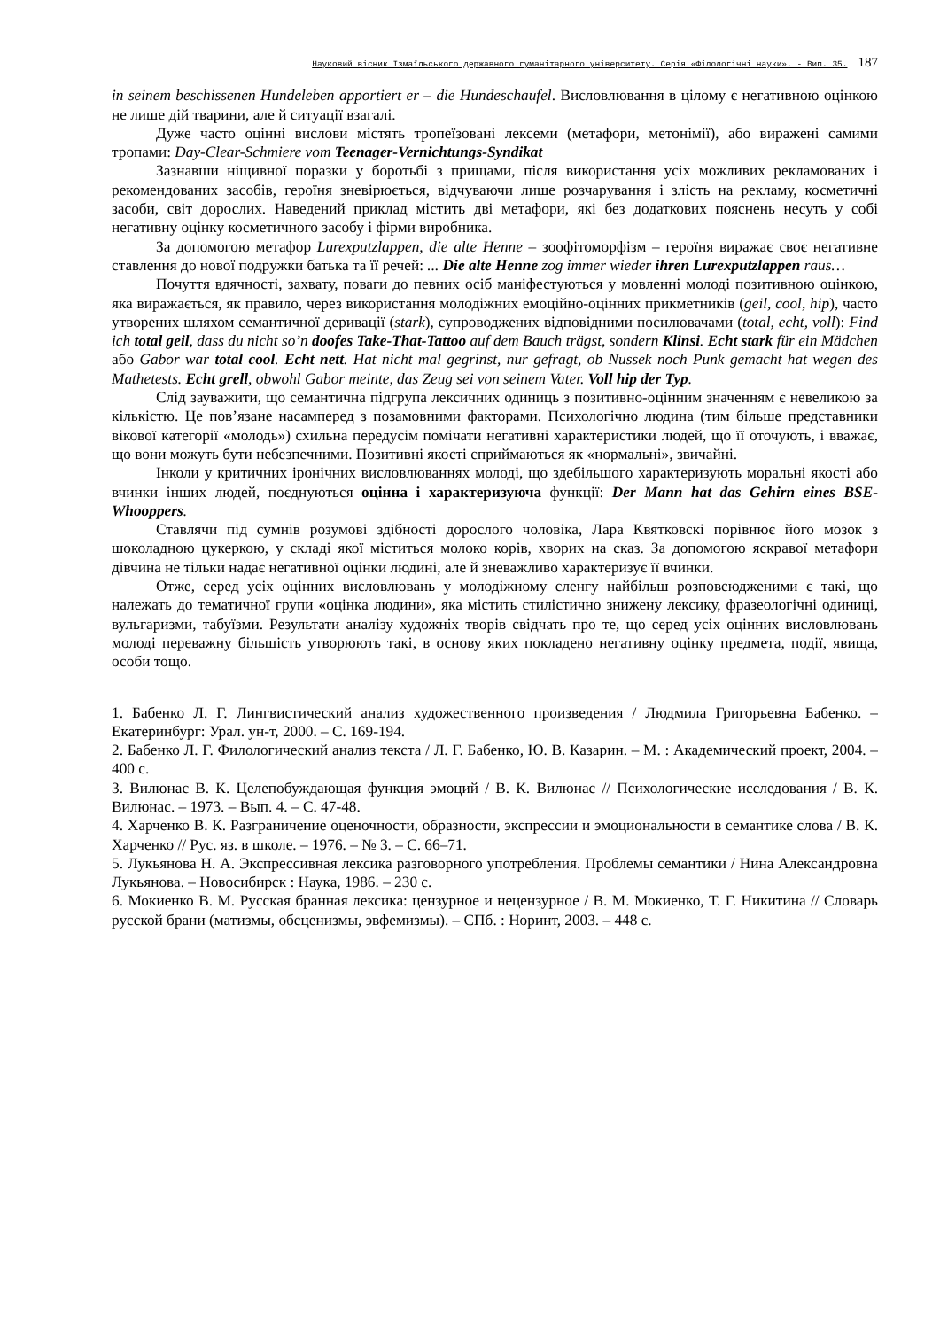Науковий вісник Ізмаїльського державного гуманітарного університету. Серія «Філологічні науки». - Вип. 35. 187
in seinem beschissenen Hundeleben apportiert er – die Hundeschaufel. Висловлювання в цілому є негативною оцінкою не лише дій тварини, але й ситуації взагалі.
Дуже часто оцінні вислови містять тропеїзовані лексеми (метафори, метонімії), або виражені самими тропами: Day-Clear-Schmiere vom Teenager-Vernichtungs-Syndikat
Зазнавши ніщивної поразки у боротьбі з прищами, після використання усіх можливих рекламованих і рекомендованих засобів, героїня зневірюється, відчуваючи лише розчарування і злість на рекламу, косметичні засоби, світ дорослих. Наведений приклад містить дві метафори, які без додаткових пояснень несуть у собі негативну оцінку косметичного засобу і фірми виробника.
За допомогою метафор Lurexputzlappen, die alte Henne – зоофітоморфізм – героїня виражає своє негативне ставлення до нової подружки батька та її речей: ... Die alte Henne zog immer wieder ihren Lurexputzlappen raus…
Почуття вдячності, захвату, поваги до певних осіб маніфестуються у мовленні молоді позитивною оцінкою, яка виражається, як правило, через використання молодіжних емоційно-оцінних прикметників (geil, cool, hip), часто утворених шляхом семантичної деривації (stark), супроводжених відповідними посилювачами (total, echt, voll): Find ich total geil, dass du nicht so’n doofes Take-That-Tattoo auf dem Bauch trägst, sondern Klinsi. Echt stark für ein Mädchen або Gabor war total cool. Echt nett. Hat nicht mal gegrinst, nur gefragt, ob Nussek noch Punk gemacht hat wegen des Mathetests. Echt grell, obwohl Gabor meinte, das Zeug sei von seinem Vater. Voll hip der Typ.
Слід зауважити, що семантична підгрупа лексичних одиниць з позитивно-оцінним значенням є невеликою за кількістю. Це пов’язане насамперед з позамовними факторами. Психологічно людина (тим більше представники вікової категорії «молодь») схильна передусім помічати негативні характеристики людей, що її оточують, і вважає, що вони можуть бути небезпечними. Позитивні якості сприймаються як «нормальні», звичайні.
Інколи у критичних іронічних висловлюваннях молоді, що здебільшого характеризують моральні якості або вчинки інших людей, поєднуються оцінна і характеризуюча функції: Der Mann hat das Gehirn eines BSE-Whooppers.
Ставлячи під сумнів розумові здібності дорослого чоловіка, Лара Квятковскі порівнює його мозок з шоколадною цукеркою, у складі якої міститься молоко корів, хворих на сказ. За допомогою яскравої метафори дівчина не тільки надає негативної оцінки людині, але й зневажливо характеризує її вчинки.
Отже, серед усіх оцінних висловлювань у молодіжному сленгу найбільш розповсюдженими є такі, що належать до тематичної групи «оцінка людини», яка містить стилістично знижену лексику, фразеологічні одиниці, вульгаризми, табуїзми. Результати аналізу художніх творів свідчать про те, що серед усіх оцінних висловлювань молоді переважну більшість утворюють такі, в основу яких покладено негативну оцінку предмета, події, явища, особи тощо.
1. Бабенко Л. Г. Лингвистический анализ художественного произведения / Людмила Григорьевна Бабенко. – Екатеринбург: Урал. ун-т, 2000. – С. 169-194.
2. Бабенко Л. Г. Филологический анализ текста / Л. Г. Бабенко, Ю. В. Казарин. – М. : Академический проект, 2004. – 400 с.
3. Вилюнас В. К. Целепобуждающая функция эмоций / В. К. Вилюнас // Психологические исследования / В. К. Вилюнас. – 1973. – Вып. 4. – С. 47-48.
4. Харченко В. К. Разграничение оценочности, образности, экспрессии и эмоциональности в семантике слова / В. К. Харченко // Рус. яз. в школе. – 1976. – № 3. – С. 66–71.
5. Лукьянова Н. А. Экспрессивная лексика разговорного употребления. Проблемы семантики / Нина Александровна Лукьянова. – Новосибирск : Наука, 1986. – 230 с.
6. Мокиенко В. М. Русская бранная лексика: цензурное и нецензурное / В. М. Мокиенко, Т. Г. Никитина // Словарь русской брани (матизмы, обсценизмы, эвфемизмы). – СПб. : Норинт, 2003. – 448 с.